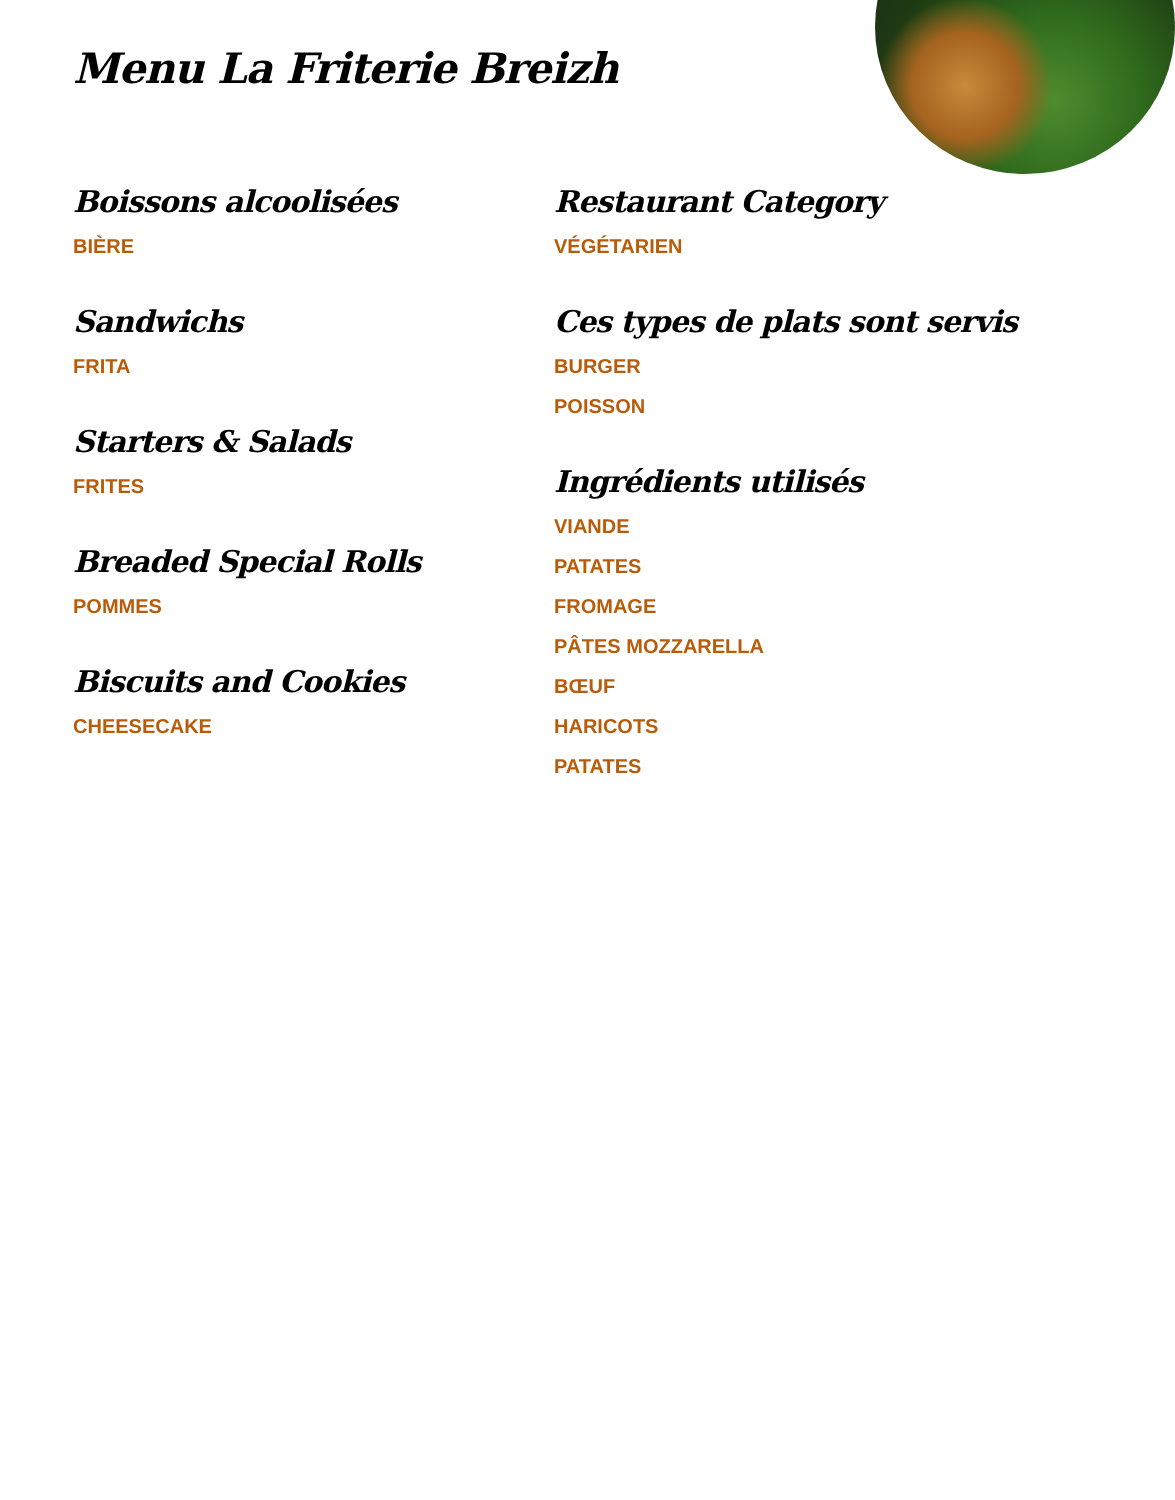Menu La Friterie Breizh
Boissons alcoolisées
BIÈRE
Sandwichs
FRITA
Starters & Salads
FRITES
Breaded Special Rolls
POMMES
Biscuits and Cookies
CHEESECAKE
Restaurant Category
VÉGÉTARIEN
Ces types de plats sont servis
BURGER
POISSON
Ingrédients utilisés
VIANDE
PATATES
FROMAGE
PÂTES MOZZARELLA
BŒUF
HARICOTS
PATATES